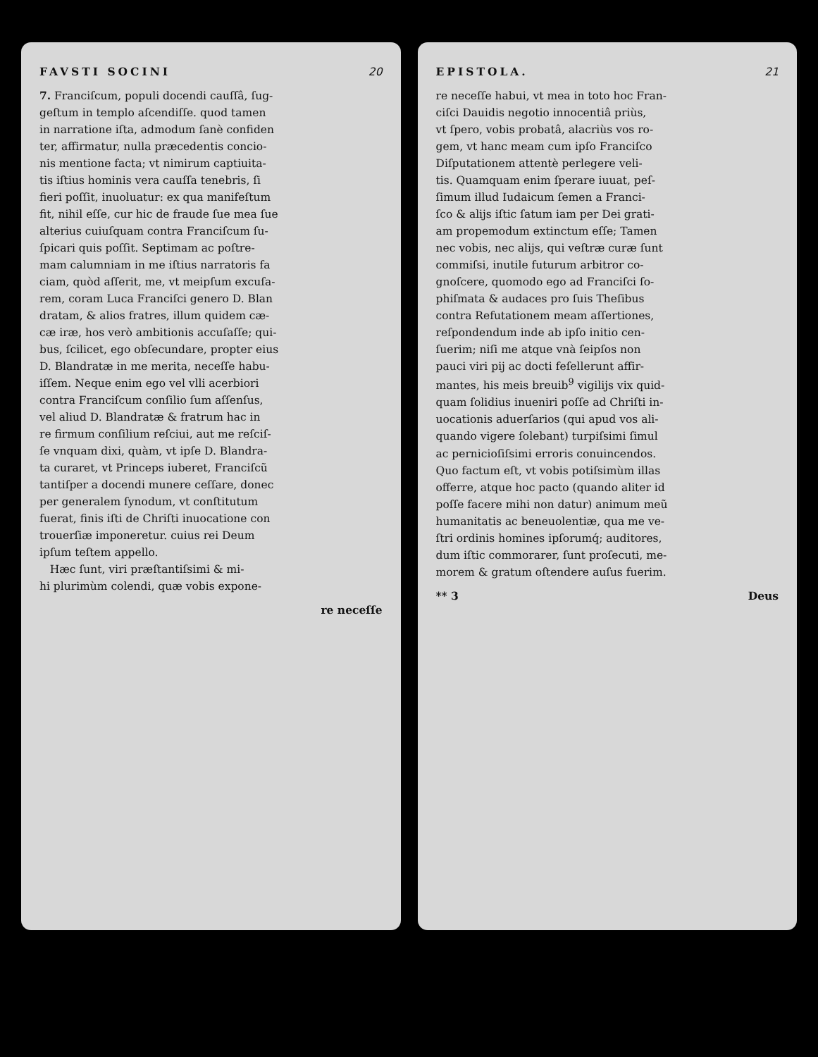FAVSTI SOCINI 20
7. Franciſcum, populi docendi cauſſâ, ſug-
geſtum in templo aſcendiſſe. quod tamen
in narratione iſta, admodum ſanè confiden
ter, affirmatur, nulla præcedentis concio-
nis mentione facta; vt nimirum captiuita-
tis iſtius hominis vera cauſſa tenebris, ſi
fieri poſſit, inuoluatur: ex qua manifeſtum
fit, nihil eſſe, cur hic de fraude ſue mea ſue
alterius cuiuſquam contra Franciſcum ſu-
ſpicari quis poſſit. Septimam ac poſtre-
mam calumniam in me iſtius narratoris fa
ciam, quòd aſſerit, me, vt meipſum excuſa-
rem, coram Luca Franciſci genero D. Blan
dratam, & alios fratres, illum quidem cæ-
cæ iræ, hos verò ambitionis accuſaſſe; qui-
bus, ſcilicet, ego obſecundare, propter eius
D. Blandratæ in me merita, neceſſe habu-
iſſem. Neque enim ego vel vlli acerbiori
contra Franciſcum conſilio ſum aſſenſus,
vel aliud D. Blandratæ & fratrum hac in
re firmum conſilium reſciui, aut me reſciſ-
ſe vnquam dixi, quàm, vt ipſe D. Blandra-
ta curaret, vt Princeps iuberet, Franciſcũ
tantiſper a docendi munere ceſſare, donec
per generalem ſynodum, vt conſtitutum
fuerat, finis iſti de Chriſti inuocatione con
trouerſiæ imponeretur. cuius rei Deum
ipſum teſtem appello.
Hæc ſunt, viri præſtantiſsimi & mi-
hi plurimùm colendi, quæ vobis expone-
re neceſſe
EPISTOLA. 21
re neceſſe habui, vt mea in toto hoc Fran-
ciſci Dauidis negotio innocentiâ priùs,
vt ſpero, vobis probatâ, alacriùs vos ro-
gem, vt hanc meam cum ipſo Franciſco
Diſputationem attentè perlegere veli-
tis. Quamquam enim ſperare iuuat, peſ-
ſimum illud Iudaicum ſemen a Franci-
ſco & alijs iſtic ſatum iam per Dei grati-
am propemodum extinctum eſſe; Tamen
nec vobis, nec alijs, qui veſtræ curæ ſunt
commiſsi, inutile futurum arbitror co-
gnoſcere, quomodo ego ad Franciſci ſo-
phiſmata & audaces pro ſuis Theſibus
contra Refutationem meam aſſertiones,
reſpondendum inde ab ipſo initio cen-
ſuerim; niſi me atque vnà ſeipſos non
pauci viri pij ac docti feſellerunt affir-
mantes, his meis breuib<sup>9</sup> vigilijs vix quid-
quam ſolidius inueniri poſſe ad Chriſti in-
uocationis aduerſarios (qui apud vos ali-
quando vigere ſolebant) turpiſsimi ſimul
ac pernicioſiſsimi erroris conuincendos.
Quo factum eſt, vt vobis potiſsimùm illas
offerre, atque hoc pacto (quando aliter id
poſſe facere mihi non datur) animum meũ
humanitatis ac beneuolentiæ, qua me ve-
ſtri ordinis homines ipſorumq́; auditores,
dum iſtic commorarer, ſunt proſecuti, me-
morem & gratum oſtendere auſus fuerim.
** 3 Deus